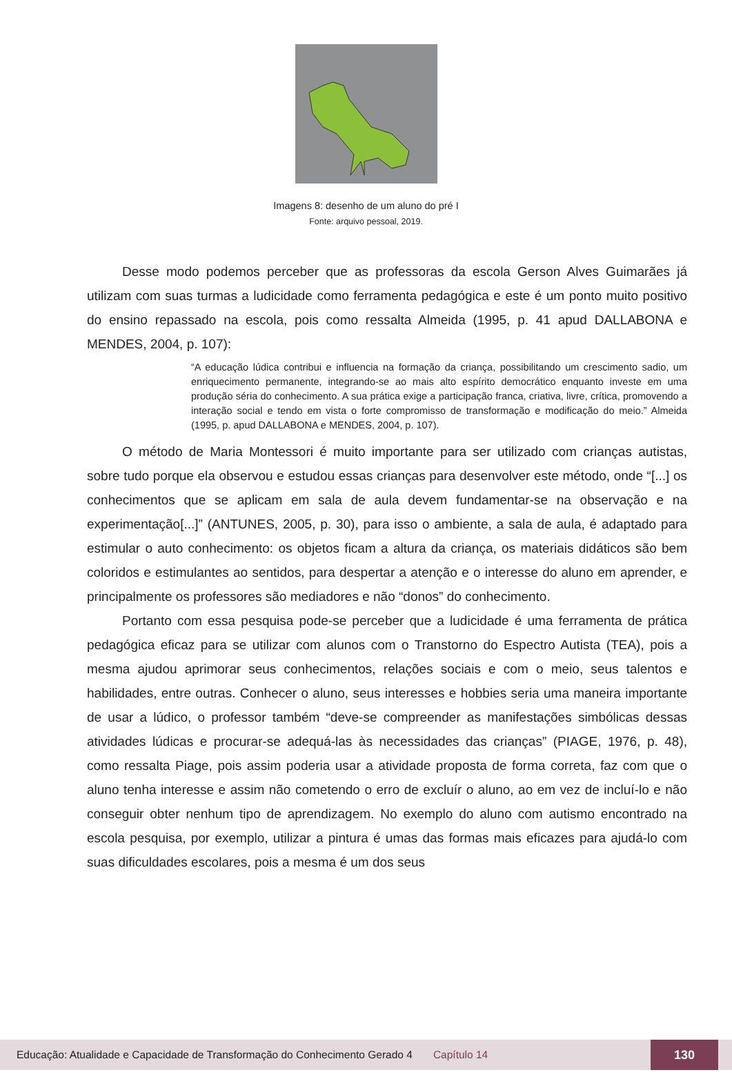Imagens 8: desenho de um aluno do pré I
Fonte: arquivo pessoal, 2019.
Desse modo podemos perceber que as professoras da escola Gerson Alves Guimarães já utilizam com suas turmas a ludicidade como ferramenta pedagógica e este é um ponto muito positivo do ensino repassado na escola, pois como ressalta Almeida (1995, p. 41 apud DALLABONA e MENDES, 2004, p. 107):
“A educação lúdica contribui e influencia na formação da criança, possibilitando um crescimento sadio, um enriquecimento permanente, integrando-se ao mais alto espírito democrático enquanto investe em uma produção séria do conhecimento. A sua prática exige a participação franca, criativa, livre, crítica, promovendo a interação social e tendo em vista o forte compromisso de transformação e modificação do meio.” Almeida (1995, p. apud DALLABONA e MENDES, 2004, p. 107).
O método de Maria Montessori é muito importante para ser utilizado com crianças autistas, sobre tudo porque ela observou e estudou essas crianças para desenvolver este método, onde “[...] os conhecimentos que se aplicam em sala de aula devem fundamentar-se na observação e na experimentação[...]” (ANTUNES, 2005, p. 30), para isso o ambiente, a sala de aula, é adaptado para estimular o auto conhecimento: os objetos ficam a altura da criança, os materiais didáticos são bem coloridos e estimulantes ao sentidos, para despertar a atenção e o interesse do aluno em aprender, e principalmente os professores são mediadores e não “donos” do conhecimento.
Portanto com essa pesquisa pode-se perceber que a ludicidade é uma ferramenta de prática pedagógica eficaz para se utilizar com alunos com o Transtorno do Espectro Autista (TEA), pois a mesma ajudou aprimorar seus conhecimentos, relações sociais e com o meio, seus talentos e habilidades, entre outras. Conhecer o aluno, seus interesses e hobbies seria uma maneira importante de usar a lúdico, o professor também “deve-se compreender as manifestações simbólicas dessas atividades lúdicas e procurar-se adequá-las às necessidades das crianças” (PIAGE, 1976, p. 48), como ressalta Piage, pois assim poderia usar a atividade proposta de forma correta, faz com que o aluno tenha interesse e assim não cometendo o erro de excluír o aluno, ao em vez de incluí-lo e não conseguir obter nenhum tipo de aprendizagem. No exemplo do aluno com autismo encontrado na escola pesquisa, por exemplo, utilizar a pintura é umas das formas mais eficazes para ajudá-lo com suas dificuldades escolares, pois a mesma é um dos seus
Educação: Atualidade e Capacidade de Transformação do Conhecimento Gerado 4 Capítulo 14 130